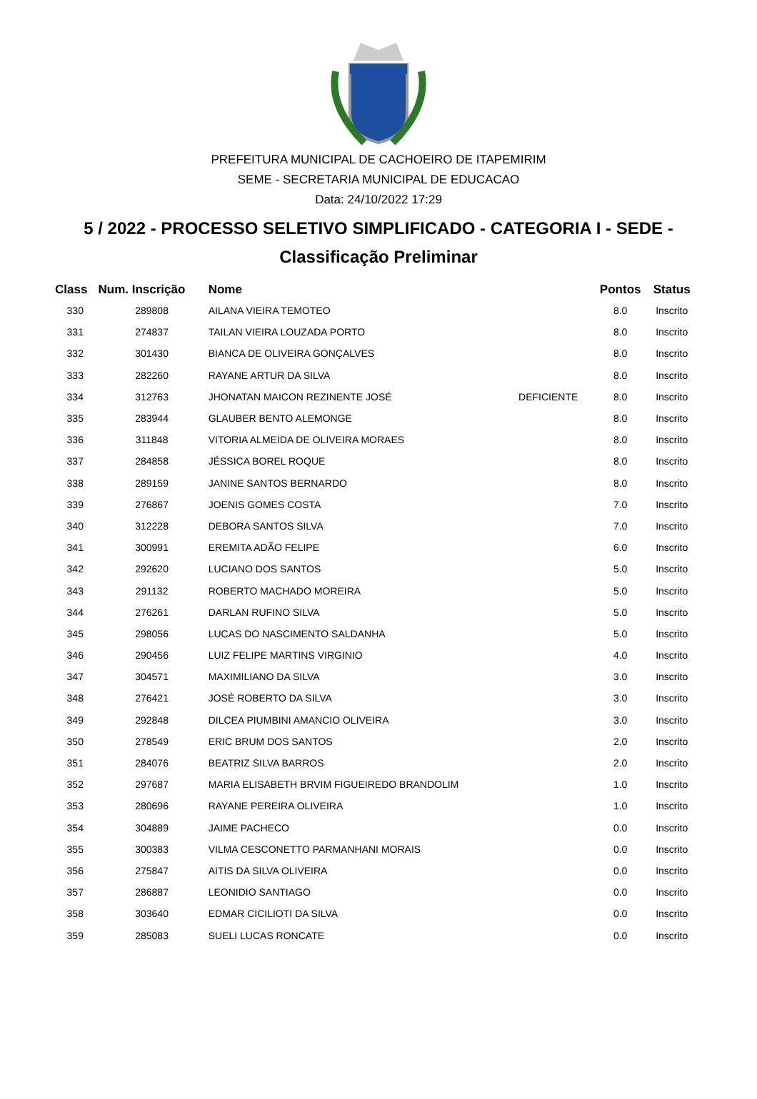PREFEITURA MUNICIPAL DE CACHOEIRO DE ITAPEMIRIM
SEME - SECRETARIA MUNICIPAL DE EDUCACAO
Data: 24/10/2022 17:29
5 / 2022 - PROCESSO SELETIVO SIMPLIFICADO - CATEGORIA I - SEDE -
Classificação Preliminar
| Class | Num. Inscrição | Nome | | Pontos | Status |
| --- | --- | --- | --- | --- | --- |
| 330 | 289808 | AILANA VIEIRA TEMOTEO | | 8.0 | Inscrito |
| 331 | 274837 | TAILAN VIEIRA LOUZADA PORTO | | 8.0 | Inscrito |
| 332 | 301430 | BIANCA DE OLIVEIRA GONÇALVES | | 8.0 | Inscrito |
| 333 | 282260 | RAYANE ARTUR DA SILVA | | 8.0 | Inscrito |
| 334 | 312763 | JHONATAN MAICON REZINENTE JOSÉ | DEFICIENTE | 8.0 | Inscrito |
| 335 | 283944 | GLAUBER BENTO ALEMONGE | | 8.0 | Inscrito |
| 336 | 311848 | VITORIA ALMEIDA DE OLIVEIRA MORAES | | 8.0 | Inscrito |
| 337 | 284858 | JÉSSICA BOREL ROQUE | | 8.0 | Inscrito |
| 338 | 289159 | JANINE SANTOS BERNARDO | | 8.0 | Inscrito |
| 339 | 276867 | JOENIS GOMES COSTA | | 7.0 | Inscrito |
| 340 | 312228 | DEBORA SANTOS SILVA | | 7.0 | Inscrito |
| 341 | 300991 | EREMITA ADÃO FELIPE | | 6.0 | Inscrito |
| 342 | 292620 | LUCIANO DOS SANTOS | | 5.0 | Inscrito |
| 343 | 291132 | ROBERTO MACHADO MOREIRA | | 5.0 | Inscrito |
| 344 | 276261 | DARLAN RUFINO SILVA | | 5.0 | Inscrito |
| 345 | 298056 | LUCAS DO NASCIMENTO SALDANHA | | 5.0 | Inscrito |
| 346 | 290456 | LUIZ FELIPE MARTINS VIRGINIO | | 4.0 | Inscrito |
| 347 | 304571 | MAXIMILIANO DA SILVA | | 3.0 | Inscrito |
| 348 | 276421 | JOSÉ ROBERTO DA SILVA | | 3.0 | Inscrito |
| 349 | 292848 | DILCEA PIUMBINI AMANCIO OLIVEIRA | | 3.0 | Inscrito |
| 350 | 278549 | ERIC BRUM DOS SANTOS | | 2.0 | Inscrito |
| 351 | 284076 | BEATRIZ SILVA BARROS | | 2.0 | Inscrito |
| 352 | 297687 | MARIA ELISABETH BRVIM FIGUEIREDO BRANDOLIM | | 1.0 | Inscrito |
| 353 | 280696 | RAYANE PEREIRA OLIVEIRA | | 1.0 | Inscrito |
| 354 | 304889 | JAIME PACHECO | | 0.0 | Inscrito |
| 355 | 300383 | VILMA CESCONETTO PARMANHANI MORAIS | | 0.0 | Inscrito |
| 356 | 275847 | AITIS DA SILVA OLIVEIRA | | 0.0 | Inscrito |
| 357 | 286887 | LEONIDIO SANTIAGO | | 0.0 | Inscrito |
| 358 | 303640 | EDMAR CICILIOTI DA SILVA | | 0.0 | Inscrito |
| 359 | 285083 | SUELI LUCAS RONCATE | | 0.0 | Inscrito |